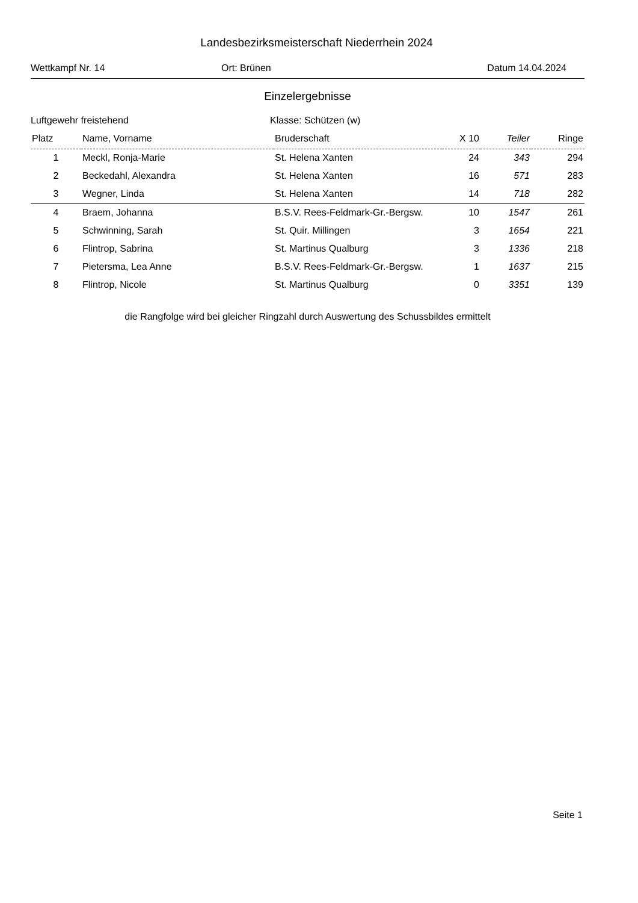Landesbezirksmeisterschaft Niederrhein 2024
Wettkampf Nr. 14 Ort: Brünen Datum 14.04.2024
Einzelergebnisse
Luftgewehr freistehend Klasse: Schützen (w)
| Platz | Name, Vorname | Bruderschaft | X 10 | Teiler | Ringe |
| --- | --- | --- | --- | --- | --- |
| 1 | Meckl, Ronja-Marie | St. Helena Xanten | 24 | 343 | 294 |
| 2 | Beckedahl, Alexandra | St. Helena Xanten | 16 | 571 | 283 |
| 3 | Wegner, Linda | St. Helena Xanten | 14 | 718 | 282 |
| 4 | Braem, Johanna | B.S.V. Rees-Feldmark-Gr.-Bergsw. | 10 | 1547 | 261 |
| 5 | Schwinning, Sarah | St. Quir. Millingen | 3 | 1654 | 221 |
| 6 | Flintrop, Sabrina | St. Martinus Qualburg | 3 | 1336 | 218 |
| 7 | Pietersma, Lea Anne | B.S.V. Rees-Feldmark-Gr.-Bergsw. | 1 | 1637 | 215 |
| 8 | Flintrop, Nicole | St. Martinus Qualburg | 0 | 3351 | 139 |
die Rangfolge wird bei gleicher Ringzahl durch Auswertung des Schussbildes ermittelt
Seite 1